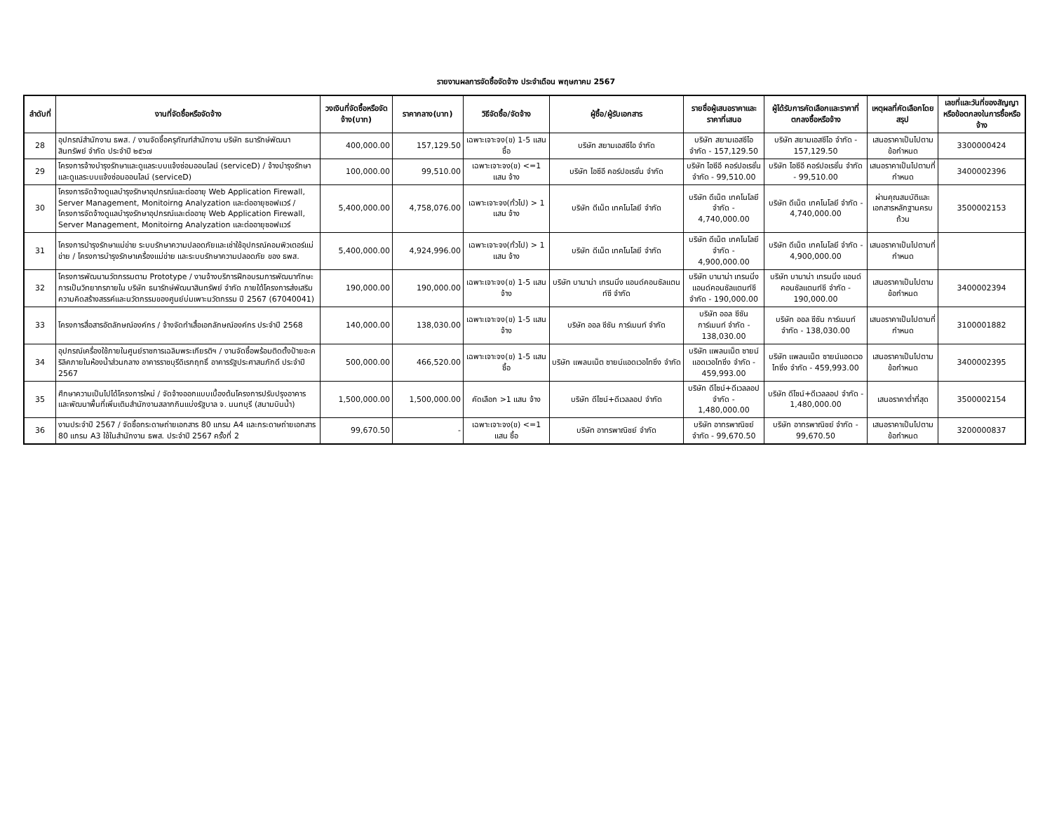รายงานผลการจัดซื้อจัดจ้าง ประจำเดือน พฤษภาคม 2567
| ลำดับที่ | งานที่จัดซื้อหรือจัดจ้าง | วงเงินที่จัดซื้อหรือจัดจ้าง(บาท) | ราคากลาง(บาท) | วิธีจัดซื้อ/จัดจ้าง | ผู้ซื้อ/ผู้รับเอกสาร | รายชื่อผู้เสนอราคาและราคาที่เสนอ | ผู้ได้รับการคัดเลือกและราคาที่ตกลงซื้อหรือจ้าง | เหตุผลที่คัดเลือกโดยสรุป | เลขที่และวันที่ของสัญญาหรือข้อตกลงในการซื้อหรือจ้าง |
| --- | --- | --- | --- | --- | --- | --- | --- | --- | --- |
| 28 | อุปกรณ์สำนักงาน ธพส. / งานจัดซื้อครุภัณฑ์สำนักงาน บริษัท ธนารักษ์พัฒนาสินทรัพย์ จำกัด ประจำปี ๒๕๖๗ | 400,000.00 | 157,129.50 | เฉพาะเจาะจง(ข) 1-5 แสน ซื้อ | บริษัท สยามเอสซีไอ จำกัด | บริษัท สยามเอสซีไอ จำกัด - 157,129.50 | บริษัท สยามเอสซีไอ จำกัด - 157,129.50 | เสนอราคาเป็นไปตามข้อกำหนด | 3300000424 |
| 29 | โครงการจ้างบำรุงรักษาและดูแลระบบแจ้งซ่อมออนไลน์ (serviceD) / จ้างบำรุงรักษาและดูแลระบบแจ้งซ่อมออนไลน์ (serviceD) | 100,000.00 | 99,510.00 | เฉพาะเจาะจง(ข) <=1 แสน จ้าง | บริษัท ไอซีอี คอร์ปอเรชั่น จำกัด | บริษัท ไอซีอี คอร์ปอเรชั่น จำกัด - 99,510.00 | บริษัท ไอซีอี คอร์ปอเรชั่น จำกัด - 99,510.00 | เสนอราคาเป็นไปตามที่กำหนด | 3400002396 |
| 30 | โครงการจัดจ้างดูแลบำรุงรักษาอุปกรณ์และต่ออายุ Web Application Firewall, Server Management, Monitoirng Analyzation และต่ออายุซอฟแวร์ / โครงการจัดจ้างดูแลบำรุงรักษาอุปกรณ์และต่ออายุ Web Application Firewall, Server Management, Monitoirng Analyzation และต่ออายุซอฟแวร์ | 5,400,000.00 | 4,758,076.00 | เฉพาะเจาะจง(ทั่วไป) > 1 แสน จ้าง | บริษัท ดีเน็ต เทคโนโลยี จำกัด | บริษัท ดีเน็ต เทคโนโลยี จำกัด - 4,740,000.00 | บริษัท ดีเน็ต เทคโนโลยี จำกัด - 4,740,000.00 | ผ่านคุณสมบัติและเอกสารหลักฐานครบถ้วน | 3500002153 |
| 31 | โครงการบำรุงรักษาแม่ข่าย ระบบรักษาความปลอดภัยและเช่าใช้อุปกรณ์คอมพิวเตอร์แม่ข่าย / โครงการบำรุงรักษาเครื่องแม่ข่าย และระบบรักษาความปลอดภัย ของ ธพส. | 5,400,000.00 | 4,924,996.00 | เฉพาะเจาะจง(ทั่วไป) > 1 แสน จ้าง | บริษัท ดีเน็ต เทคโนโลยี จำกัด | บริษัท ดีเน็ต เทคโนโลยี จำกัด - 4,900,000.00 | บริษัท ดีเน็ต เทคโนโลยี จำกัด - 4,900,000.00 | เสนอราคาเป็นไปตามที่กำหนด | |
| 32 | โครงการพัฒนานวัตกรรมตาม Prototype / งานจ้างบริการฝึกอบรมการพัฒนาทักษะการเป็นวิทยากรภายใน บริษัท ธนารักษ์พัฒนาสินทรัพย์ จำกัด ภายใต้โครงการส่งเสริมความคิดสร้างสรรค์และนวัตกรรมของศูนย์บ่มเพาะนวัตกรรม ปี 2567 (67040041) | 190,000.00 | 190,000.00 | เฉพาะเจาะจง(ข) 1-5 แสน จ้าง | บริษัท บานาน่า เทรนนิ่ง แอนด์คอนซัลแตนท์ซี จำกัด | บริษัท บานาน่า เทรนนิ่ง แอนด์คอนซัลแตนท์ซี จำกัด - 190,000.00 | บริษัท บานาน่า เทรนนิ่ง แอนด์คอนซัลแตนท์ซี จำกัด - 190,000.00 | เสนอราคาเป็นไปตามข้อกำหนด | 3400002394 |
| 33 | โครงการสื่อสารอัตลักษณ์องค์กร / จ้างจัดทำเสื้อเอกลักษณ์องค์กร ประจำปี 2568 | 140,000.00 | 138,030.00 | เฉพาะเจาะจง(ข) 1-5 แสน จ้าง | บริษัท ออล ซีซัน การ์เมนท์ จำกัด | บริษัท ออล ซีซัน การ์เมนท์ จำกัด - 138,030.00 | บริษัท ออล ซีซัน การ์เมนท์ จำกัด - 138,030.00 | เสนอราคาเป็นไปตามที่กำหนด | 3100001882 |
| 34 | อุปกรณ์เครื่องใช้ภายในศูนย์ราชการเฉลิมพระเกียรติฯ / งานจัดซื้อพร้อมติดตั้งป้ายอะคริลิคภายในห้องน้ำส่วนกลาง อาคารราชบุรีดิเรกฤทธิ์ อาคารรัฐประศาสนภักดี ประจำปี 2567 | 500,000.00 | 466,520.00 | เฉพาะเจาะจง(ข) 1-5 แสน ซื้อ | บริษัท แพลนเน็ต ซายน์แอดเวอไทซิ่ง จำกัด | บริษัท แพลนเน็ต ซายน์แอดเวอไทซิ่ง จำกัด - 459,993.00 | บริษัท แพลนเน็ต ซายน์แอดเวอไทซิ่ง จำกัด - 459,993.00 | เสนอราคาเป็นไปตามข้อกำหนด | 3400002395 |
| 35 | ศึกษาความเป็นไปได้โครงการใหม่ / จัดจ้างออกแบบเบื้องต้นโครงการปรับปรุงอาคาร และพัฒนาพื้นที่เพิ่มเติมสำนักงานสลากกินแบ่งรัฐบาล จ. นนทบุรี (สนามบินน้ำ) | 1,500,000.00 | 1,500,000.00 | คัดเลือก >1 แสน จ้าง | บริษัท ดีไซน์+ดีเวลลอป จำกัด | บริษัท ดีไซน์+ดีเวลลอป จำกัด - 1,480,000.00 | บริษัท ดีไซน์+ดีเวลลอป จำกัด - 1,480,000.00 | เสนอราคาต่ำที่สุด | 3500002154 |
| 36 | งานประจำปี 2567 / จัดซื้อกระดาษถ่ายเอกสาร 80 แกรม A4 และกระดาษถ่ายเอกสาร 80 แกรม A3 ใช้ในสำนักงาน ธพส. ประจำปี 2567 ครั้งที่ 2 | 99,670.50 | - | เฉพาะเจาะจง(ข) <=1 แสน ซื้อ | บริษัท อาทรพาณิชย์ จำกัด | บริษัท อาทรพาณิชย์ จำกัด - 99,670.50 | บริษัท อาทรพาณิชย์ จำกัด - 99,670.50 | เสนอราคาเป็นไปตามข้อกำหนด | 3200000837 |